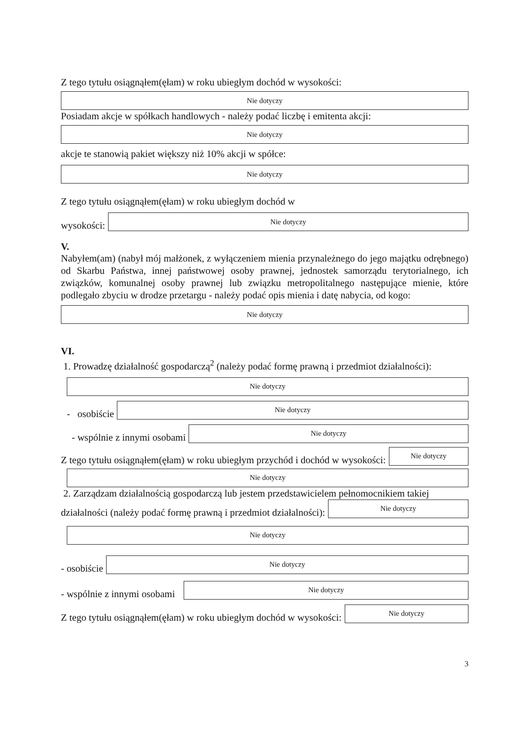Z tego tytułu osiągnąłem(ęłam) w roku ubiegłym dochód w wysokości:
Nie dotyczy
Posiadam akcje w spółkach handlowych - należy podać liczbę i emitenta akcji:
Nie dotyczy
akcje te stanowią pakiet większy niż 10% akcji w spółce:
Nie dotyczy
Z tego tytułu osiągnąłem(ęłam) w roku ubiegłym dochód w
wysokości:
Nie dotyczy
V.
Nabyłem(am) (nabył mój małżonek, z wyłączeniem mienia przynależnego do jego majątku odrębnego) od Skarbu Państwa, innej państwowej osoby prawnej, jednostek samorządu terytorialnego, ich związków, komunalnej osoby prawnej lub związku metropolitalnego następujące mienie, które podlegało zbyciu w drodze przetargu - należy podać opis mienia i datę nabycia, od kogo:
Nie dotyczy
VI.
1. Prowadzę działalność gospodarczą<sup>2</sup> (należy podać formę prawną i przedmiot działalności):
Nie dotyczy
- osobiście
Nie dotyczy
- wspólnie z innymi osobami
Nie dotyczy
Z tego tytułu osiągnąłem(ęłam) w roku ubiegłym przychód i dochód w wysokości:
Nie dotyczy
Nie dotyczy
2. Zarządzam działalnością gospodarczą lub jestem przedstawicielem pełnomocnikiem takiej
działalności (należy podać formę prawną i przedmiot działalności):
Nie dotyczy
Nie dotyczy
- osobiście
Nie dotyczy
- wspólnie z innymi osobami
Nie dotyczy
Z tego tytułu osiągnąłem(ęłam) w roku ubiegłym dochód w wysokości:
Nie dotyczy
3